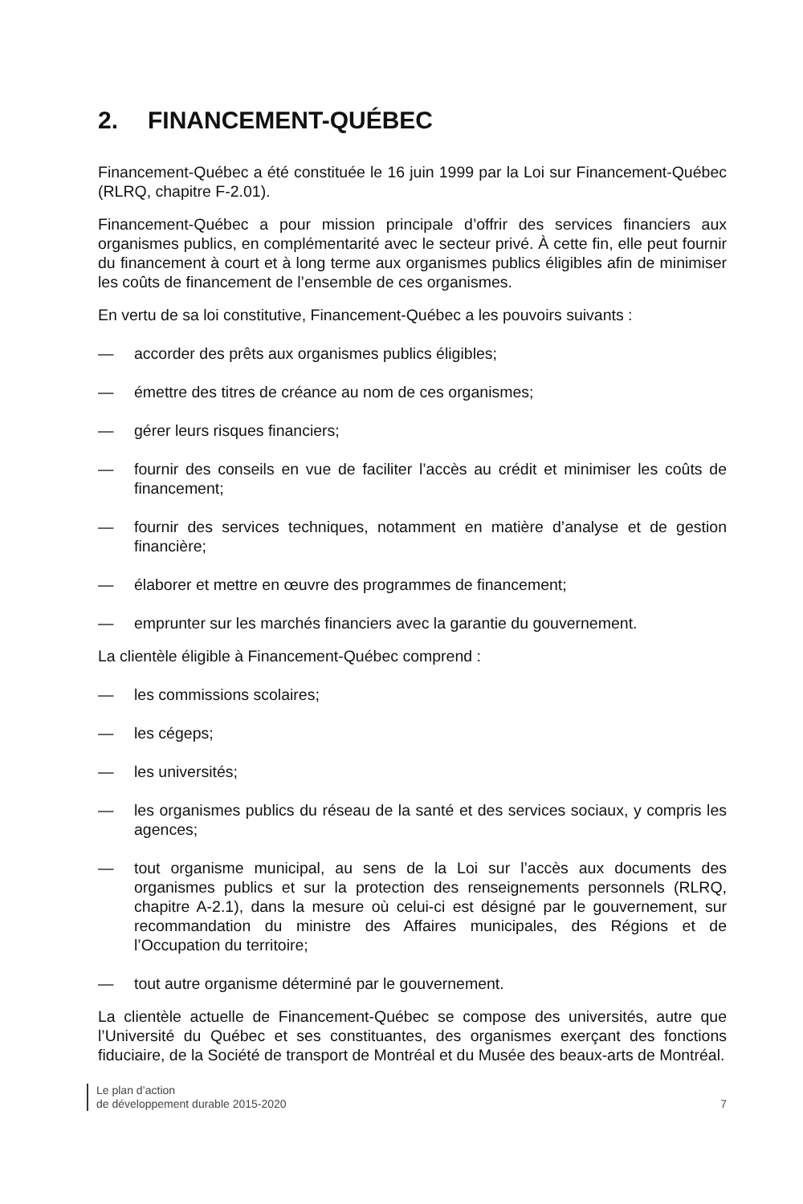2. FINANCEMENT-QUÉBEC
Financement-Québec a été constituée le 16 juin 1999 par la Loi sur Financement-Québec (RLRQ, chapitre F-2.01).
Financement-Québec a pour mission principale d’offrir des services financiers aux organismes publics, en complémentarité avec le secteur privé. À cette fin, elle peut fournir du financement à court et à long terme aux organismes publics éligibles afin de minimiser les coûts de financement de l’ensemble de ces organismes.
En vertu de sa loi constitutive, Financement-Québec a les pouvoirs suivants :
— accorder des prêts aux organismes publics éligibles;
— émettre des titres de créance au nom de ces organismes;
— gérer leurs risques financiers;
— fournir des conseils en vue de faciliter l’accès au crédit et minimiser les coûts de financement;
— fournir des services techniques, notamment en matière d’analyse et de gestion financière;
— élaborer et mettre en œuvre des programmes de financement;
— emprunter sur les marchés financiers avec la garantie du gouvernement.
La clientèle éligible à Financement-Québec comprend :
— les commissions scolaires;
— les cégeps;
— les universités;
— les organismes publics du réseau de la santé et des services sociaux, y compris les agences;
— tout organisme municipal, au sens de la Loi sur l’accès aux documents des organismes publics et sur la protection des renseignements personnels (RLRQ, chapitre A-2.1), dans la mesure où celui-ci est désigné par le gouvernement, sur recommandation du ministre des Affaires municipales, des Régions et de l’Occupation du territoire;
— tout autre organisme déterminé par le gouvernement.
La clientèle actuelle de Financement-Québec se compose des universités, autre que l’Université du Québec et ses constituantes, des organismes exerçant des fonctions fiduciaire, de la Société de transport de Montréal et du Musée des beaux-arts de Montréal.
Le plan d’action
de développement durable 2015-2020
7